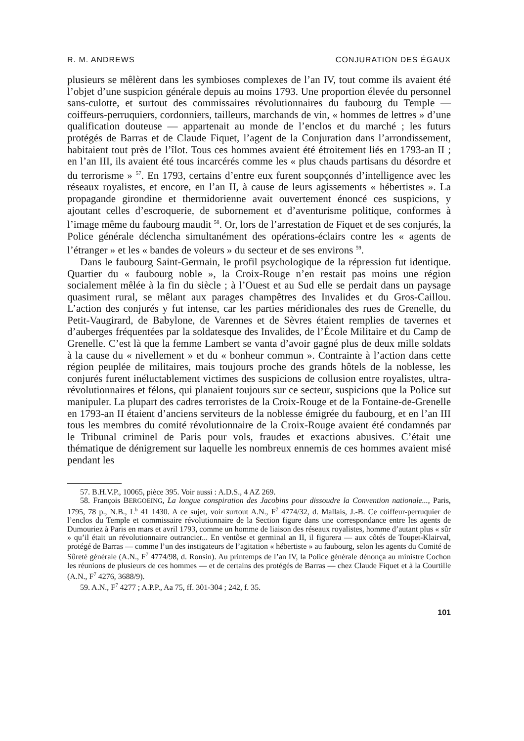R. M. ANDREWS CONJURATION DES ÉGAUX
plusieurs se mêlèrent dans les symbioses complexes de l’an IV, tout comme ils avaient été l’objet d’une suspicion générale depuis au moins 1793. Une proportion élevée du personnel sans-culotte, et surtout des commissaires révolutionnaires du faubourg du Temple — coiffeurs-perruquiers, cordonniers, tailleurs, marchands de vin, « hommes de lettres » d’une qualification douteuse — appartenait au monde de l’enclos et du marché ; les futurs protégés de Barras et de Claude Fiquet, l’agent de la Conjuration dans l’arrondissement, habitaient tout près de l’îlot. Tous ces hommes avaient été étroitement liés en 1793-an II ; en l’an III, ils avaient été tous incarcérés comme les « plus chauds partisans du désordre et du terrorisme » <sup>57</sup>. En 1793, certains d’entre eux furent soupçonnés d’intelligence avec les réseaux royalistes, et encore, en l’an II, à cause de leurs agissements « hébertistes ». La propagande girondine et thermidorienne avait ouvertement énoncé ces suspicions, y ajoutant celles d’escroquerie, de subornement et d’aventurisme politique, conformes à l’image même du faubourg maudit <sup>58</sup>. Or, lors de l’arrestation de Fiquet et de ses conjurés, la Police générale déclencha simultanément des opérations-éclairs contre les « agents de l’étranger » et les « bandes de voleurs » du secteur et de ses environs <sup>59</sup>.
Dans le faubourg Saint-Germain, le profil psychologique de la répression fut identique. Quartier du « faubourg noble », la Croix-Rouge n’en restait pas moins une région socialement mêlée à la fin du siècle ; à l’Ouest et au Sud elle se perdait dans un paysage quasiment rural, se mêlant aux parages champêtres des Invalides et du Gros-Caillou. L’action des conjurés y fut intense, car les parties méridionales des rues de Grenelle, du Petit-Vaugirard, de Babylone, de Varennes et de Sèvres étaient remplies de tavernes et d’auberges fréquentées par la soldatesque des Invalides, de l’École Militaire et du Camp de Grenelle. C’est là que la femme Lambert se vanta d’avoir gagné plus de deux mille soldats à la cause du « nivellement » et du « bonheur commun ». Contrainte à l’action dans cette région peuplée de militaires, mais toujours proche des grands hôtels de la noblesse, les conjurés furent inéluctablement victimes des suspicions de collusion entre royalistes, ultra-révolutionnaires et félons, qui planaient toujours sur ce secteur, suspicions que la Police sut manipuler. La plupart des cadres terroristes de la Croix-Rouge et de la Fontaine-de-Grenelle en 1793-an II étaient d’anciens serviteurs de la noblesse émigrée du faubourg, et en l’an III tous les membres du comité révolutionnaire de la Croix-Rouge avaient été condamnés par le Tribunal criminel de Paris pour vols, fraudes et exactions abusives. C’était une thématique de dénigrement sur laquelle les nombreux ennemis de ces hommes avaient misé pendant les
57. B.H.V.P., 10065, pièce 395. Voir aussi : A.D.S., 4 AZ 269.
58. François BERGOEING, La longue conspiration des Jacobins pour dissoudre la Convention nationale..., Paris, 1795, 78 p., N.B., L<sup>b</sup> 41 1430. A ce sujet, voir surtout A.N., F<sup>7</sup> 4774/32, d. Mallais, J.-B. Ce coiffeur-perruquier de l’enclos du Temple et commissaire révolutionnaire de la Section figure dans une correspondance entre les agents de Dumouriez à Paris en mars et avril 1793, comme un homme de liaison des réseaux royalistes, homme d’autant plus « sûr » qu’il était un révolutionnaire outrancier... En ventôse et germinal an II, il figurera — aux côtés de Toupet-Klairval, protégé de Barras — comme l’un des instigateurs de l’agitation « hébertiste » au faubourg, selon les agents du Comité de Sûreté générale (A.N., F<sup>7</sup> 4774/98, d. Ronsin). Au printemps de l’an IV, la Police générale dénonça au ministre Cochon les réunions de plusieurs de ces hommes — et de certains des protégés de Barras — chez Claude Fiquet et à la Courtille (A.N., F<sup>7</sup> 4276, 3688/9).
59. A.N., F<sup>7</sup> 4277 ; A.P.P., Aa 75, ff. 301-304 ; 242, f. 35.
101